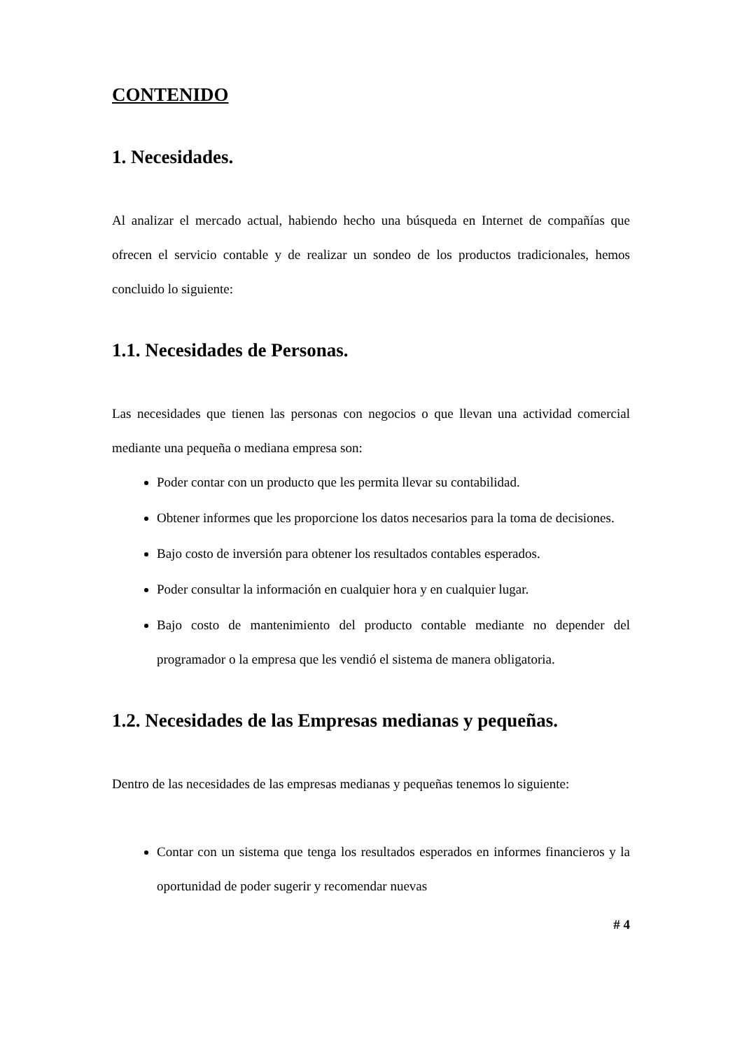CONTENIDO
1. Necesidades.
Al analizar el mercado actual, habiendo hecho una búsqueda en Internet de compañías que ofrecen el servicio contable y de realizar un sondeo de los productos tradicionales, hemos concluido lo siguiente:
1.1. Necesidades de Personas.
Las necesidades que tienen las personas con negocios o que llevan una actividad comercial mediante una pequeña o mediana empresa son:
Poder contar con un producto que les permita llevar su contabilidad.
Obtener informes que les proporcione los datos necesarios para la toma de decisiones.
Bajo costo de inversión para obtener los resultados contables esperados.
Poder consultar la información en cualquier hora y en cualquier lugar.
Bajo costo de mantenimiento del producto contable mediante no depender del programador o la empresa que les vendió el sistema de manera obligatoria.
1.2. Necesidades de las Empresas medianas y pequeñas.
Dentro de las necesidades de las empresas medianas y pequeñas tenemos lo siguiente:
Contar con un sistema que tenga los resultados esperados en informes financieros y la oportunidad de poder sugerir y recomendar nuevas
# 4